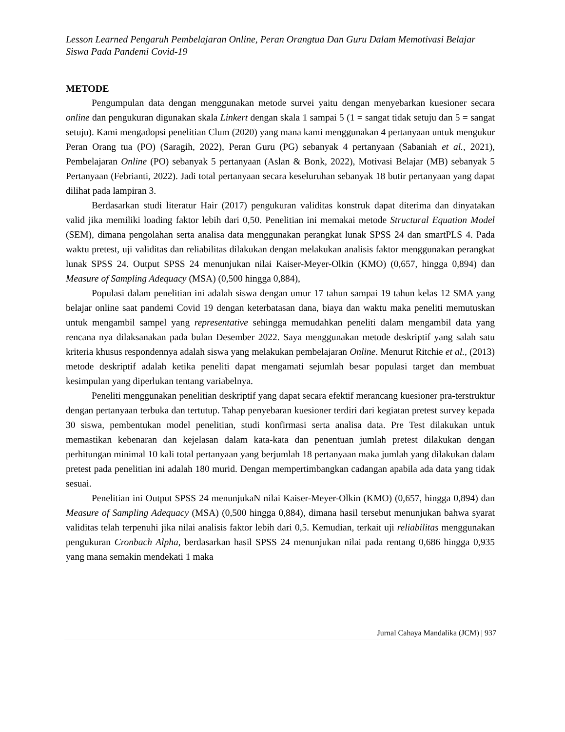Lesson Learned Pengaruh Pembelajaran Online, Peran Orangtua Dan Guru Dalam Memotivasi Belajar Siswa Pada Pandemi Covid-19
METODE
Pengumpulan data dengan menggunakan metode survei yaitu dengan menyebarkan kuesioner secara online dan pengukuran digunakan skala Linkert dengan skala 1 sampai 5 (1 = sangat tidak setuju dan 5 = sangat setuju). Kami mengadopsi penelitian Clum (2020) yang mana kami menggunakan 4 pertanyaan untuk mengukur Peran Orang tua (PO) (Saragih, 2022), Peran Guru (PG) sebanyak 4 pertanyaan (Sabaniah et al., 2021), Pembelajaran Online (PO) sebanyak 5 pertanyaan (Aslan & Bonk, 2022), Motivasi Belajar (MB) sebanyak 5 Pertanyaan (Febrianti, 2022). Jadi total pertanyaan secara keseluruhan sebanyak 18 butir pertanyaan yang dapat dilihat pada lampiran 3.
Berdasarkan studi literatur Hair (2017) pengukuran validitas konstruk dapat diterima dan dinyatakan valid jika memiliki loading faktor lebih dari 0,50. Penelitian ini memakai metode Structural Equation Model (SEM), dimana pengolahan serta analisa data menggunakan perangkat lunak SPSS 24 dan smartPLS 4. Pada waktu pretest, uji validitas dan reliabilitas dilakukan dengan melakukan analisis faktor menggunakan perangkat lunak SPSS 24. Output SPSS 24 menunjukan nilai Kaiser-Meyer-Olkin (KMO) (0,657, hingga 0,894) dan Measure of Sampling Adequacy (MSA) (0,500 hingga 0,884),
Populasi dalam penelitian ini adalah siswa dengan umur 17 tahun sampai 19 tahun kelas 12 SMA yang belajar online saat pandemi Covid 19 dengan keterbatasan dana, biaya dan waktu maka peneliti memutuskan untuk mengambil sampel yang representative sehingga memudahkan peneliti dalam mengambil data yang rencana nya dilaksanakan pada bulan Desember 2022. Saya menggunakan metode deskriptif yang salah satu kriteria khusus respondennya adalah siswa yang melakukan pembelajaran Online. Menurut Ritchie et al., (2013) metode deskriptif adalah ketika peneliti dapat mengamati sejumlah besar populasi target dan membuat kesimpulan yang diperlukan tentang variabelnya.
Peneliti menggunakan penelitian deskriptif yang dapat secara efektif merancang kuesioner pra-terstruktur dengan pertanyaan terbuka dan tertutup. Tahap penyebaran kuesioner terdiri dari kegiatan pretest survey kepada 30 siswa, pembentukan model penelitian, studi konfirmasi serta analisa data. Pre Test dilakukan untuk memastikan kebenaran dan kejelasan dalam kata-kata dan penentuan jumlah pretest dilakukan dengan perhitungan minimal 10 kali total pertanyaan yang berjumlah 18 pertanyaan maka jumlah yang dilakukan dalam pretest pada penelitian ini adalah 180 murid. Dengan mempertimbangkan cadangan apabila ada data yang tidak sesuai.
Penelitian ini Output SPSS 24 menunjukaN nilai Kaiser-Meyer-Olkin (KMO) (0,657, hingga 0,894) dan Measure of Sampling Adequacy (MSA) (0,500 hingga 0,884), dimana hasil tersebut menunjukan bahwa syarat validitas telah terpenuhi jika nilai analisis faktor lebih dari 0,5. Kemudian, terkait uji reliabilitas menggunakan pengukuran Cronbach Alpha, berdasarkan hasil SPSS 24 menunjukan nilai pada rentang 0,686 hingga 0,935 yang mana semakin mendekati 1 maka
Jurnal Cahaya Mandalika (JCM) | 937